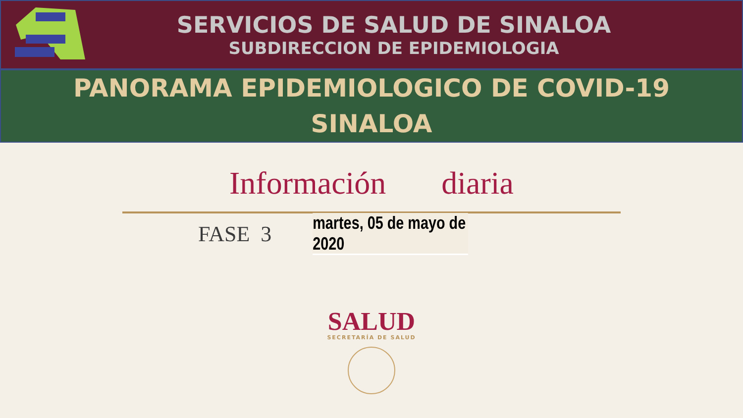SERVICIOS DE SALUD DE SINALOA
SUBDIRECCION DE EPIDEMIOLOGIA
PANORAMA EPIDEMIOLOGICO DE COVID-19
SINALOA
Información diaria
FASE 3
martes, 05 de mayo de 2020
SALUD
SECRETARÍA DE SALUD